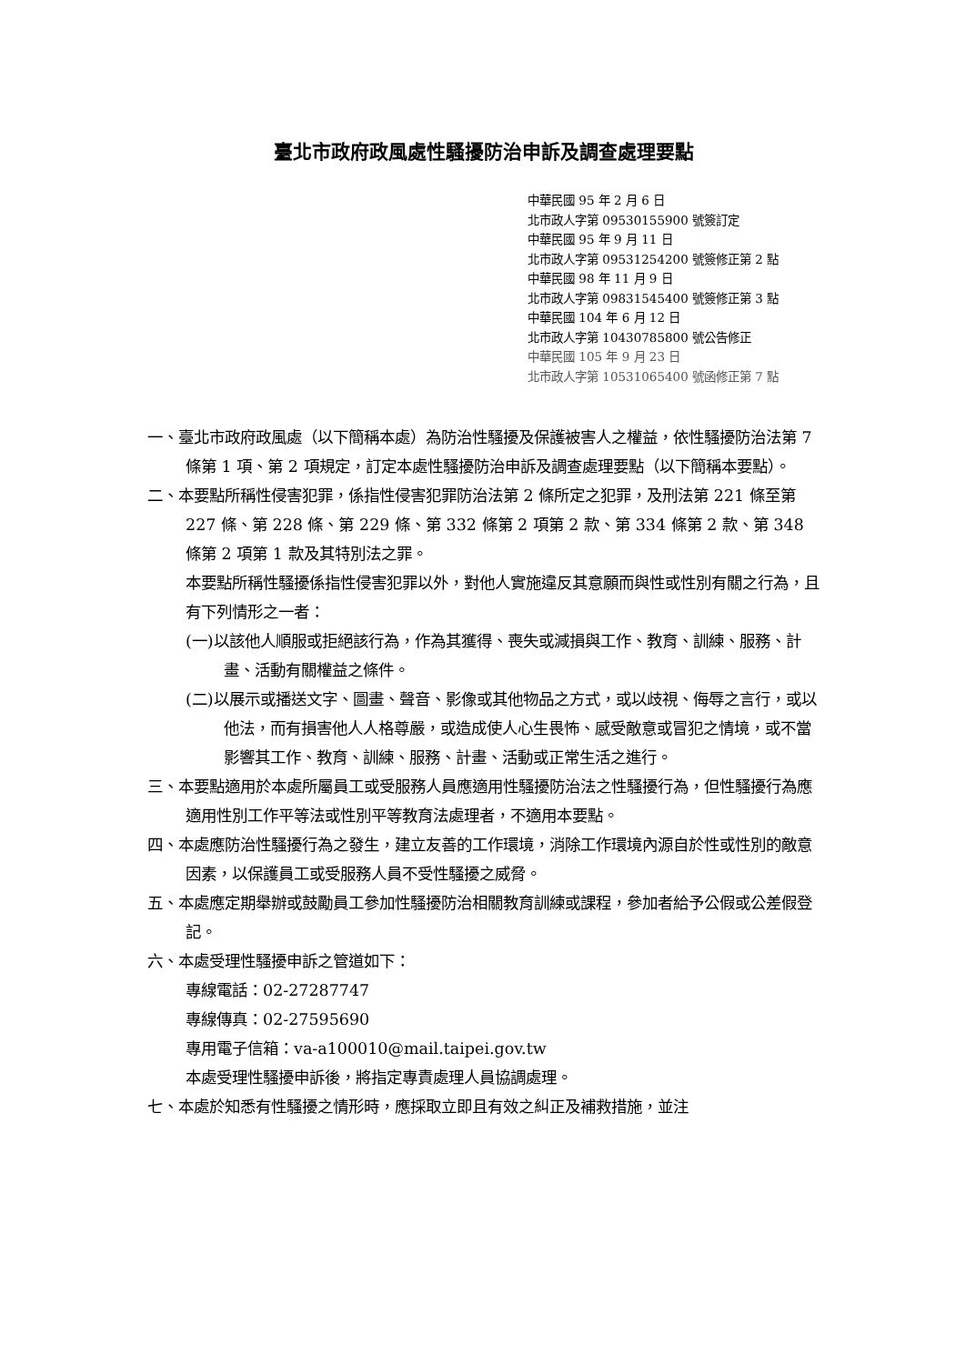臺北市政府政風處性騷擾防治申訴及調查處理要點
中華民國 95 年 2 月 6 日
北市政人字第 09530155900 號簽訂定
中華民國 95 年 9 月 11 日
北市政人字第 09531254200 號簽修正第 2 點
中華民國 98 年 11 月 9 日
北市政人字第 09831545400 號簽修正第 3 點
中華民國 104 年 6 月 12 日
北市政人字第 10430785800 號公告修正
中華民國 105 年 9 月 23 日
北市政人字第 10531065400 號函修正第 7 點
一、臺北市政府政風處（以下簡稱本處）為防治性騷擾及保護被害人之權益，依性騷擾防治法第 7 條第 1 項、第 2 項規定，訂定本處性騷擾防治申訴及調查處理要點（以下簡稱本要點）。
二、本要點所稱性侵害犯罪，係指性侵害犯罪防治法第 2 條所定之犯罪，及刑法第 221 條至第 227 條、第 228 條、第 229 條、第 332 條第 2 項第 2 款、第 334 條第 2 款、第 348 條第 2 項第 1 款及其特別法之罪。
本要點所稱性騷擾係指性侵害犯罪以外，對他人實施違反其意願而與性或性別有關之行為，且有下列情形之一者：
(一)以該他人順服或拒絕該行為，作為其獲得、喪失或減損與工作、教育、訓練、服務、計畫、活動有關權益之條件。
(二)以展示或播送文字、圖畫、聲音、影像或其他物品之方式，或以歧視、侮辱之言行，或以他法，而有損害他人人格尊嚴，或造成使人心生畏怖、感受敵意或冒犯之情境，或不當影響其工作、教育、訓練、服務、計畫、活動或正常生活之進行。
三、本要點適用於本處所屬員工或受服務人員應適用性騷擾防治法之性騷擾行為，但性騷擾行為應適用性別工作平等法或性別平等教育法處理者，不適用本要點。
四、本處應防治性騷擾行為之發生，建立友善的工作環境，消除工作環境內源自於性或性別的敵意因素，以保護員工或受服務人員不受性騷擾之威脅。
五、本處應定期舉辦或鼓勵員工參加性騷擾防治相關教育訓練或課程，參加者給予公假或公差假登記。
六、本處受理性騷擾申訴之管道如下：
專線電話：02-27287747
專線傳真：02-27595690
專用電子信箱：va-a100010@mail.taipei.gov.tw
本處受理性騷擾申訴後，將指定專責處理人員協調處理。
七、本處於知悉有性騷擾之情形時，應採取立即且有效之糾正及補救措施，並注